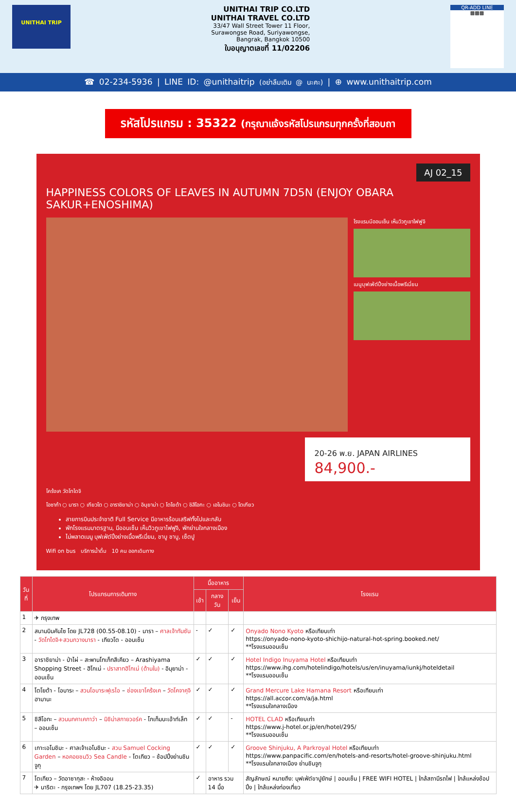UNITHAI TRIP
UNITHAI TRIP CO.LTD
UNITHAI TRAVEL CO.LTD
33/47 Wall Street Tower 11 Floor,
Surawongse Road, Suriyawongse,
Bangrak, Bangkok 10500
ใบอนุญาตเลขที่ 11/02206
QR-ADD LINE
▩▩▩
☎ 02-234-5936 | LINE ID: @unithaitrip (อย่าลืมเติม @ นะคะ) | ⊕ www.unithaitrip.com
รหัสโปรแกรม : 35322 (กรุณาแจ้งรหัสโปรแกรมทุกครั้งที่สอบถา
AJ 02_15
HAPPINESS COLORS OF LEAVES IN AUTUMN 7D5N (ENJOY OBARA SAKUR+ENOSHIMA)
โรงแรมมีออนเซ็น เห็นวิวภูเขาไฟฟูจิ
เมนูบุฟเฟ่ต์ปิ้งย่างเนื้อพรีเมี่ยม
20-26 พ.ย. JAPAN AIRLINES
84,900.-
โคร้งเค วัดโทไดจิ
โอซาก้า ○ นารา ○ เกียวโต ○ อาราชิยาม่า ○ อินุยาม่า ○ โตโยต้า ○ ชิสึโอกะ ○ เอโนชิมะ ○ โตเกียว
สายการบินประจำชาติ Full Service มีอาหารร้อนเสริฟทั้งไปและกลับ
พักโรงแรมมาตรฐาน, มีออนเซ็น เห็นวิวภูเขาไฟฟูจิ, พักย่านใจกลางเมือง
ไม่พลาดเมนู บุฟเฟ่ต์ปิ้งย่างเนื้อพรีเมี่ยม, ชาบู ชาบู, เซ็ตปู
Wifi on bus บริการน้ำดื่ม 10 คน ออกเดินทาง
| วันที่ | โปรแกรมการเดินทาง | มื้ออาหาร | | | โรงแรม |
| --- | --- | --- | --- | --- | --- |
| | | เช้า | กลางวัน | เย็น | |
| 1 | ✈ กรุงเทพ | | | | |
| 2 | สนามบินคันไซ โดย JL728 (00.55-08.10) - นารา – ศาลเจ้าทันซัน - วัดโทไดจิ+สวนกวางนารา - เกียวโต - ออนเซ็น | - | ✓ | ✓ | Onyado Nono Kyoto หรือเทียบเท่า https://onyado-nono-kyoto-shichijo-natural-hot-spring.booked.net/ **โรงแรมออนเซ็น |
| 3 | อาราชิยาม่า - ป่าไผ่ – สะพานโทเก็ทสึเคียว – Arashiyama Shopping Street - ฮิโกเน่ - ปราสาทฮิโกเน่ (ด้านใน) - อินุยาม่า - ออนเซ็น | ✓ | ✓ | ✓ | Hotel Indigo Inuyama Hotel หรือเทียบเท่า https://www.ihg.com/hotelindigo/hotels/us/en/inuyama/iunkj/hoteldetail **โรงแรมออนเซ็น |
| 4 | โตโยต้า - โอบาระ – สวนโอบาระฟุเรไอ – ช่องเขาโคร้งเค – วัดโคจาคุจิ ฮามานะ | ✓ | ✓ | ✓ | Grand Mercure Lake Hamana Resort หรือเทียบเท่า https://all.accor.com/a/ja.html **โรงแรมใจกลางเมือง |
| 5 | ชิสึโอกะ – สวนนกคาเคกาว่า – มิชิม่าสกายวอร์ค - โกเท็มบะเอ้าท์เล็ท – ออนเซ็น | ✓ | ✓ | - | HOTEL CLAD หรือเทียบเท่า https://www.j-hotel.or.jp/en/hotel/295/ **โรงแรมออนเซ็น |
| 6 | เกาะเอโนชิมะ - ศาลเจ้าเอโนชิมะ - สวน Samuel Cocking Garden – หอคอยชมวิว Sea Candle - โตเกียว – ช้อปปิ้งย่านชินจูกุ | ✓ | ✓ | ✓ | Groove Shinjuku, A Parkroyal Hotel หรือเทียบเท่า https://www.panpacific.com/en/hotels-and-resorts/hotel-groove-shinjuku.html **โรงแรมใจกลางเมือง ย่านชินจูกุ |
| 7 | โตเกียว – วัดอาซากุสะ - ห้างอิออน ✈ นาริตะ - กรุงเทพฯ โดย JL707 (18.25-23.35) | ✓ | อาหาร รวม 14 มื้อ | | สัญลักษณ์ หมายถึง: บุฟเฟ่ต์ขาปูยักษ์ / ออนเซ็น / FREE WIFI HOTEL / ใกล้สถานีรถไฟ / ใกล้แหล่งช้อปปิ้ง / ใกล้แหล่งท่องเที่ยว |